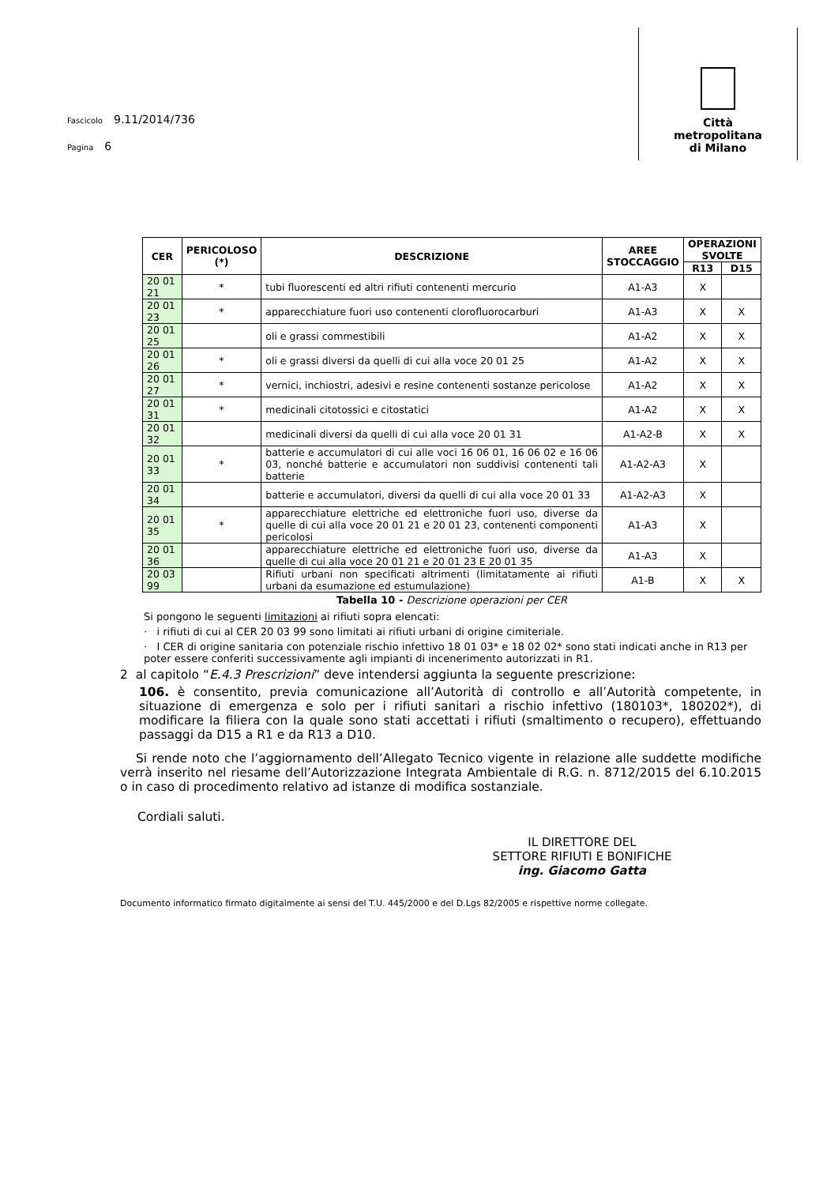Fascicolo 9.11/2014/736
Pagina 6
Città
metropolitana
di Milano
| CER | PERICOLOSO (*) | DESCRIZIONE | AREE STOCCAGGIO | OPERAZIONI SVOLTE | |
| --- | --- | --- | --- | --- | --- |
| | | | | R13 | D15 |
| 20 01 21 | * | tubi fluorescenti ed altri rifiuti contenenti mercurio | A1-A3 | X | |
| 20 01 23 | * | apparecchiature fuori uso contenenti clorofluorocarburi | A1-A3 | X | X |
| 20 01 25 | | oli e grassi commestibili | A1-A2 | X | X |
| 20 01 26 | * | oli e grassi diversi da quelli di cui alla voce 20 01 25 | A1-A2 | X | X |
| 20 01 27 | * | vernici, inchiostri, adesivi e resine contenenti sostanze pericolose | A1-A2 | X | X |
| 20 01 31 | * | medicinali citotossici e citostatici | A1-A2 | X | X |
| 20 01 32 | | medicinali diversi da quelli di cui alla voce 20 01 31 | A1-A2-B | X | X |
| 20 01 33 | * | batterie e accumulatori di cui alle voci 16 06 01, 16 06 02 e 16 06 03, nonché batterie e accumulatori non suddivisi contenenti tali batterie | A1-A2-A3 | X | |
| 20 01 34 | | batterie e accumulatori, diversi da quelli di cui alla voce 20 01 33 | A1-A2-A3 | X | |
| 20 01 35 | * | apparecchiature elettriche ed elettroniche fuori uso, diverse da quelle di cui alla voce 20 01 21 e 20 01 23, contenenti componenti pericolosi | A1-A3 | X | |
| 20 01 36 | | apparecchiature elettriche ed elettroniche fuori uso, diverse da quelle di cui alla voce 20 01 21 e 20 01 23 E 20 01 35 | A1-A3 | X | |
| 20 03 99 | | Rifiuti urbani non specificati altrimenti (limitatamente ai rifiuti urbani da esumazione ed estumulazione) | A1-B | X | X |
Tabella 10 - Descrizione operazioni per CER
Si pongono le seguenti limitazioni ai rifiuti sopra elencati:
· i rifiuti di cui al CER 20 03 99 sono limitati ai rifiuti urbani di origine cimiteriale.
· I CER di origine sanitaria con potenziale rischio infettivo 18 01 03* e 18 02 02* sono stati indicati anche in R13 per poter essere conferiti successivamente agli impianti di incenerimento autorizzati in R1.
2 al capitolo “E.4.3 Prescrizioni” deve intendersi aggiunta la seguente prescrizione:
106. è consentito, previa comunicazione all’Autorità di controllo e all’Autorità competente, in situazione di emergenza e solo per i rifiuti sanitari a rischio infettivo (180103*, 180202*), di modificare la filiera con la quale sono stati accettati i rifiuti (smaltimento o recupero), effettuando passaggi da D15 a R1 e da R13 a D10.
Si rende noto che l’aggiornamento dell’Allegato Tecnico vigente in relazione alle suddette modifiche verrà inserito nel riesame dell’Autorizzazione Integrata Ambientale di R.G. n. 8712/2015 del 6.10.2015 o in caso di procedimento relativo ad istanze di modifica sostanziale.
Cordiali saluti.
IL DIRETTORE DEL
SETTORE RIFIUTI E BONIFICHE
ing. Giacomo Gatta
Documento informatico firmato digitalmente ai sensi del T.U. 445/2000 e del D.Lgs 82/2005 e rispettive norme collegate.